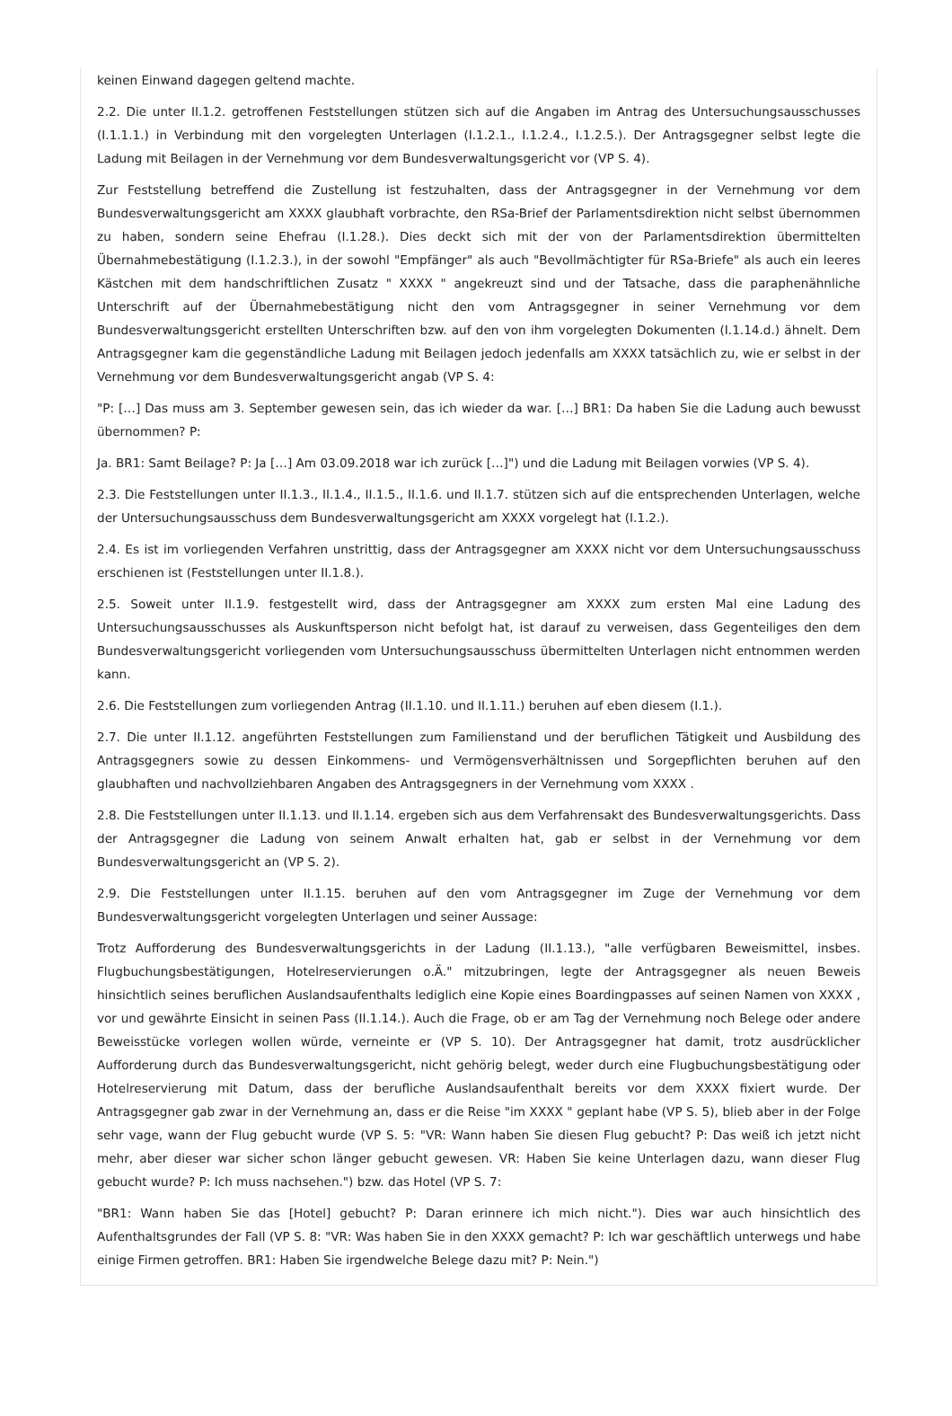keinen Einwand dagegen geltend machte.
2.2. Die unter II.1.2. getroffenen Feststellungen stützen sich auf die Angaben im Antrag des Untersuchungsausschusses (I.1.1.1.) in Verbindung mit den vorgelegten Unterlagen (I.1.2.1., I.1.2.4., I.1.2.5.). Der Antragsgegner selbst legte die Ladung mit Beilagen in der Vernehmung vor dem Bundesverwaltungsgericht vor (VP S. 4).
Zur Feststellung betreffend die Zustellung ist festzuhalten, dass der Antragsgegner in der Vernehmung vor dem Bundesverwaltungsgericht am XXXX glaubhaft vorbrachte, den RSa-Brief der Parlamentsdirektion nicht selbst übernommen zu haben, sondern seine Ehefrau (I.1.28.). Dies deckt sich mit der von der Parlamentsdirektion übermittelten Übernahmebestätigung (I.1.2.3.), in der sowohl "Empfänger" als auch "Bevollmächtigter für RSa-Briefe" als auch ein leeres Kästchen mit dem handschriftlichen Zusatz " XXXX " angekreuzt sind und der Tatsache, dass die paraphenähnliche Unterschrift auf der Übernahmebestätigung nicht den vom Antragsgegner in seiner Vernehmung vor dem Bundesverwaltungsgericht erstellten Unterschriften bzw. auf den von ihm vorgelegten Dokumenten (I.1.14.d.) ähnelt. Dem Antragsgegner kam die gegenständliche Ladung mit Beilagen jedoch jedenfalls am XXXX tatsächlich zu, wie er selbst in der Vernehmung vor dem Bundesverwaltungsgericht angab (VP S. 4:
"P: […] Das muss am 3. September gewesen sein, das ich wieder da war. […] BR1: Da haben Sie die Ladung auch bewusst übernommen? P:
Ja. BR1: Samt Beilage? P: Ja […] Am 03.09.2018 war ich zurück […]") und die Ladung mit Beilagen vorwies (VP S. 4).
2.3. Die Feststellungen unter II.1.3., II.1.4., II.1.5., II.1.6. und II.1.7. stützen sich auf die entsprechenden Unterlagen, welche der Untersuchungsausschuss dem Bundesverwaltungsgericht am XXXX vorgelegt hat (I.1.2.).
2.4. Es ist im vorliegenden Verfahren unstrittig, dass der Antragsgegner am XXXX nicht vor dem Untersuchungsausschuss erschienen ist (Feststellungen unter II.1.8.).
2.5. Soweit unter II.1.9. festgestellt wird, dass der Antragsgegner am XXXX zum ersten Mal eine Ladung des Untersuchungsausschusses als Auskunftsperson nicht befolgt hat, ist darauf zu verweisen, dass Gegenteiliges den dem Bundesverwaltungsgericht vorliegenden vom Untersuchungsausschuss übermittelten Unterlagen nicht entnommen werden kann.
2.6. Die Feststellungen zum vorliegenden Antrag (II.1.10. und II.1.11.) beruhen auf eben diesem (I.1.).
2.7. Die unter II.1.12. angeführten Feststellungen zum Familienstand und der beruflichen Tätigkeit und Ausbildung des Antragsgegners sowie zu dessen Einkommens- und Vermögensverhältnissen und Sorgepflichten beruhen auf den glaubhaften und nachvollziehbaren Angaben des Antragsgegners in der Vernehmung vom XXXX .
2.8. Die Feststellungen unter II.1.13. und II.1.14. ergeben sich aus dem Verfahrensakt des Bundesverwaltungsgerichts. Dass der Antragsgegner die Ladung von seinem Anwalt erhalten hat, gab er selbst in der Vernehmung vor dem Bundesverwaltungsgericht an (VP S. 2).
2.9. Die Feststellungen unter II.1.15. beruhen auf den vom Antragsgegner im Zuge der Vernehmung vor dem Bundesverwaltungsgericht vorgelegten Unterlagen und seiner Aussage:
Trotz Aufforderung des Bundesverwaltungsgerichts in der Ladung (II.1.13.), "alle verfügbaren Beweismittel, insbes. Flugbuchungsbestätigungen, Hotelreservierungen o.Ä." mitzubringen, legte der Antragsgegner als neuen Beweis hinsichtlich seines beruflichen Auslandsaufenthalts lediglich eine Kopie eines Boardingpasses auf seinen Namen von XXXX , vor und gewährte Einsicht in seinen Pass (II.1.14.). Auch die Frage, ob er am Tag der Vernehmung noch Belege oder andere Beweisstücke vorlegen wollen würde, verneinte er (VP S. 10). Der Antragsgegner hat damit, trotz ausdrücklicher Aufforderung durch das Bundesverwaltungsgericht, nicht gehörig belegt, weder durch eine Flugbuchungsbestätigung oder Hotelreservierung mit Datum, dass der berufliche Auslandsaufenthalt bereits vor dem XXXX fixiert wurde. Der Antragsgegner gab zwar in der Vernehmung an, dass er die Reise "im XXXX " geplant habe (VP S. 5), blieb aber in der Folge sehr vage, wann der Flug gebucht wurde (VP S. 5: "VR: Wann haben Sie diesen Flug gebucht? P: Das weiß ich jetzt nicht mehr, aber dieser war sicher schon länger gebucht gewesen. VR: Haben Sie keine Unterlagen dazu, wann dieser Flug gebucht wurde? P: Ich muss nachsehen.") bzw. das Hotel (VP S. 7:
"BR1: Wann haben Sie das [Hotel] gebucht? P: Daran erinnere ich mich nicht."). Dies war auch hinsichtlich des Aufenthaltsgrundes der Fall (VP S. 8: "VR: Was haben Sie in den XXXX gemacht? P: Ich war geschäftlich unterwegs und habe einige Firmen getroffen. BR1: Haben Sie irgendwelche Belege dazu mit? P: Nein.")